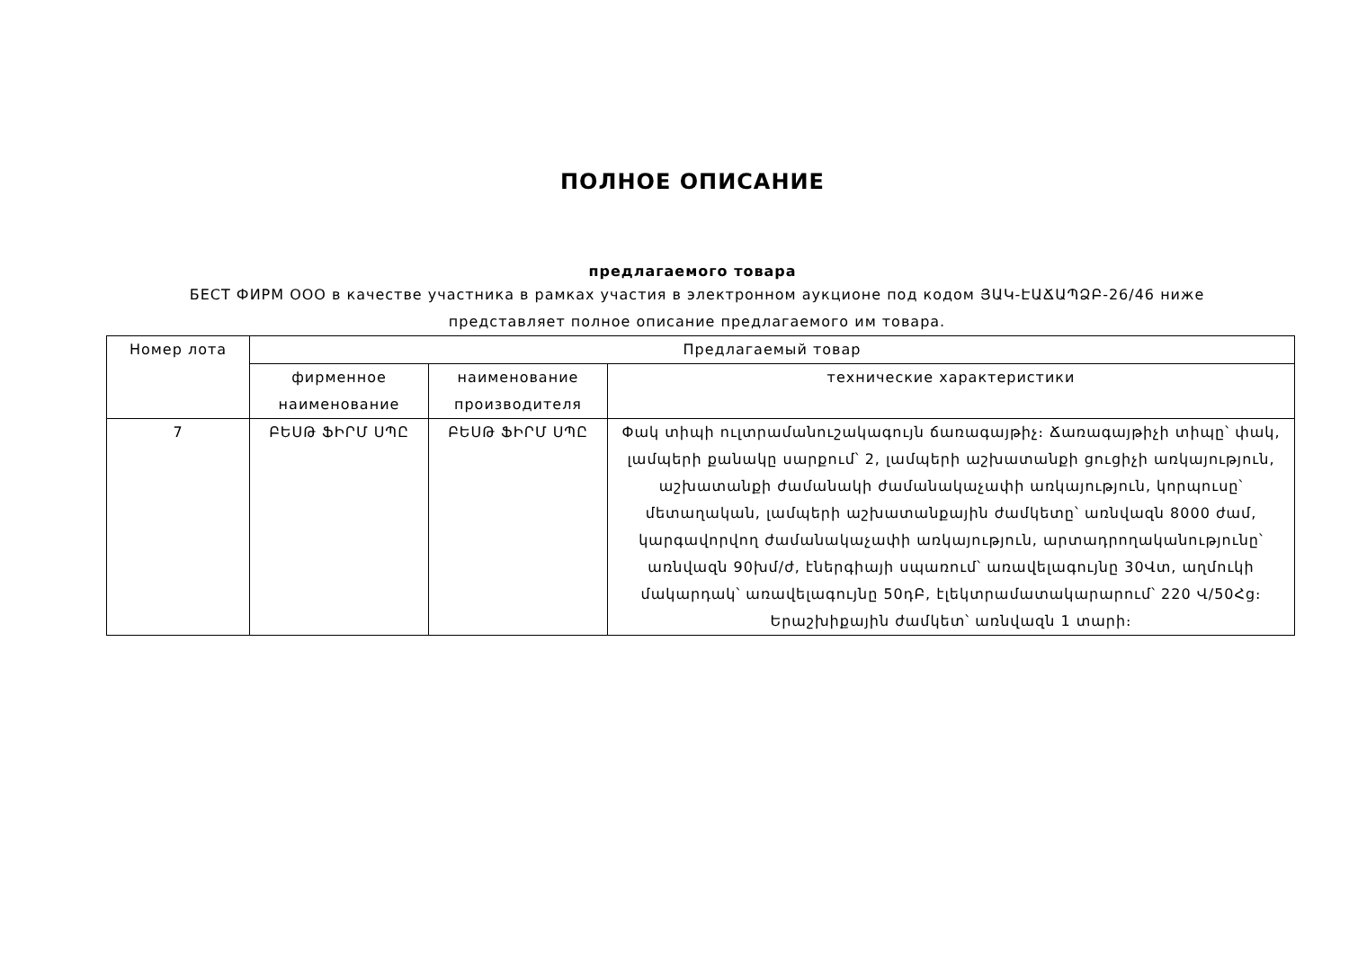ПОЛНОЕ ОПИСАНИЕ
предлагаемого товара
БЕСТ ФИРМ ООО в качестве участника в рамках участия в электронном аукционе под кодом ՅԱԿ-ԷԱՃԱՊՁԲ-26/46 ниже представляет полное описание предлагаемого им товара.
| Номер лота | Предлагаемый товар | | |
| --- | --- | --- | --- |
| | фирменное наименование | наименование производителя | технические характеристики |
| 7 | ԲԵՍԹ ՖԻՐՄ ՍՊԸ | ԲԵՍԹ ՖԻՐՄ ՍՊԸ | Փակ տիպի ուլտրամանուշակագույն ճառագայթիչ։ Ճառագայթիչի տիպը՝ փակ, լամպերի քանակը սարքում՝ 2, լամպերի աշխատանքի ցուցիչի առկայություն, աշխատանքի ժամանակի ժամանակաչափի առկայություն, կորպուսը՝ մետաղական, լամպերի աշխատանքային ժամկետը՝ առնվազն 8000 ժամ, կարգավորվող ժամանակաչափի առկայություն, արտադրողականությունը՝ առնվազն 90խմ/ժ, էներգիայի սպառում՝ առավելագույնը 30Վտ, աղմուկի մակարդակ՝ առավելագույնը 50դԲ, էլեկտրամատակարարում՝ 220 Վ/50Հց։ Երաշխիքային ժամկետ՝ առնվազն 1 տարի։ |